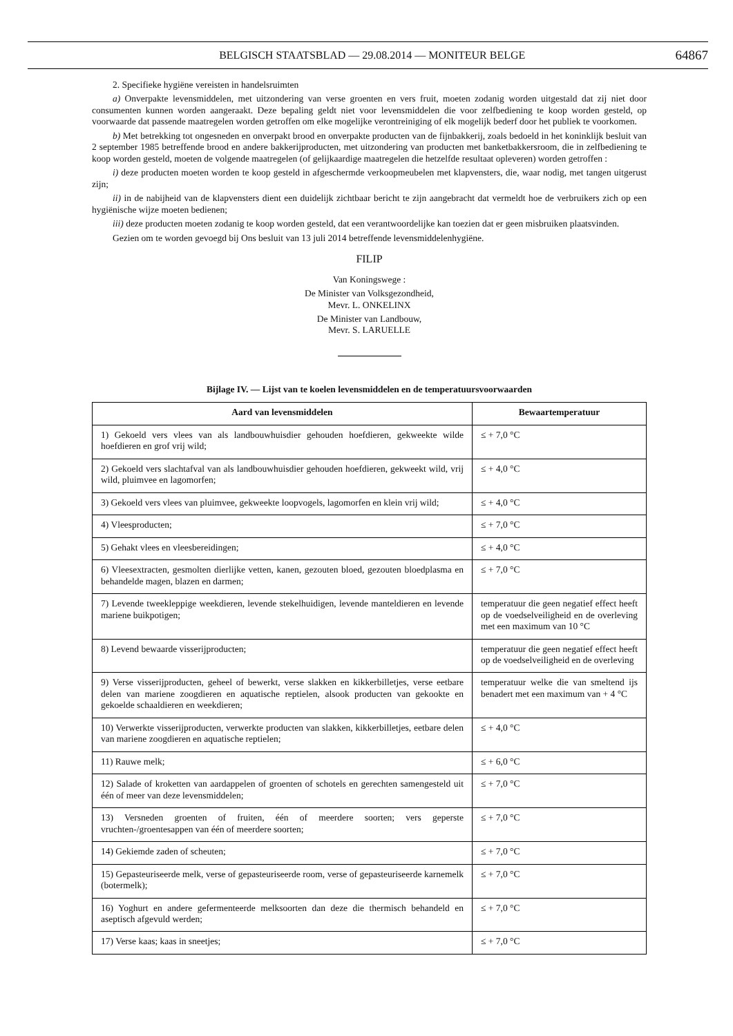BELGISCH STAATSBLAD — 29.08.2014 — MONITEUR BELGE
64867
2. Specifieke hygiëne vereisten in handelsruimten
a) Onverpakte levensmiddelen, met uitzondering van verse groenten en vers fruit, moeten zodanig worden uitgestald dat zij niet door consumenten kunnen worden aangeraakt. Deze bepaling geldt niet voor levensmiddelen die voor zelfbediening te koop worden gesteld, op voorwaarde dat passende maatregelen worden getroffen om elke mogelijke verontreiniging of elk mogelijk bederf door het publiek te voorkomen.
b) Met betrekking tot ongesneden en onverpakt brood en onverpakte producten van de fijnbakkerij, zoals bedoeld in het koninklijk besluit van 2 september 1985 betreffende brood en andere bakkerijproducten, met uitzondering van producten met banketbakkersroom, die in zelfbediening te koop worden gesteld, moeten de volgende maatregelen (of gelijkaardige maatregelen die hetzelfde resultaat opleveren) worden getroffen :
i) deze producten moeten worden te koop gesteld in afgeschermde verkoopmeubelen met klapvensters, die, waar nodig, met tangen uitgerust zijn;
ii) in de nabijheid van de klapvensters dient een duidelijk zichtbaar bericht te zijn aangebracht dat vermeldt hoe de verbruikers zich op een hygiënische wijze moeten bedienen;
iii) deze producten moeten zodanig te koop worden gesteld, dat een verantwoordelijke kan toezien dat er geen misbruiken plaatsvinden.
Gezien om te worden gevoegd bij Ons besluit van 13 juli 2014 betreffende levensmiddelenhygiëne.
FILIP
Van Koningswege :
De Minister van Volksgezondheid,
Mevr. L. ONKELINX
De Minister van Landbouw,
Mevr. S. LARUELLE
Bijlage IV. — Lijst van te koelen levensmiddelen en de temperatuursvoorwaarden
| Aard van levensmiddelen | Bewaartemperatuur |
| --- | --- |
| 1) Gekoeld vers vlees van als landbouwhuisdier gehouden hoefdieren, gekweekte wilde hoefdieren en grof vrij wild; | ≤ + 7,0 °C |
| 2) Gekoeld vers slachtafval van als landbouwhuisdier gehouden hoefdieren, gekweekt wild, vrij wild, pluimvee en lagomorfen; | ≤ + 4,0 °C |
| 3) Gekoeld vers vlees van pluimvee, gekweekte loopvogels, lagomorfen en klein vrij wild; | ≤ + 4,0 °C |
| 4) Vleesproducten; | ≤ + 7,0 °C |
| 5) Gehakt vlees en vleesbereidingen; | ≤ + 4,0 °C |
| 6) Vleesextracten, gesmolten dierlijke vetten, kanen, gezouten bloed, gezouten bloedplasma en behandelde magen, blazen en darmen; | ≤ + 7,0 °C |
| 7) Levende tweekleppige weekdieren, levende stekelhuidigen, levende manteldieren en levende mariene buikpotigen; | temperatuur die geen negatief effect heeft op de voedselveiligheid en de overleving met een maximum van 10 °C |
| 8) Levend bewaarde visserijproducten; | temperatuur die geen negatief effect heeft op de voedselveiligheid en de overleving |
| 9) Verse visserijproducten, geheel of bewerkt, verse slakken en kikkerbilletjes, verse eetbare delen van mariene zoogdieren en aquatische reptielen, alsook producten van gekookte en gekoelde schaaldieren en weekdieren; | temperatuur welke die van smeltend ijs benadert met een maximum van + 4 °C |
| 10) Verwerkte visserijproducten, verwerkte producten van slakken, kikkerbilletjes, eetbare delen van mariene zoogdieren en aquatische reptielen; | ≤ + 4,0 °C |
| 11) Rauwe melk; | ≤ + 6,0 °C |
| 12) Salade of kroketten van aardappelen of groenten of schotels en gerechten samengesteld uit één of meer van deze levensmiddelen; | ≤ + 7,0 °C |
| 13) Versneden groenten of fruiten, één of meerdere soorten; vers geperste vruchten-/groentesappen van één of meerdere soorten; | ≤ + 7,0 °C |
| 14) Gekiemde zaden of scheuten; | ≤ + 7,0 °C |
| 15) Gepasteuriseerde melk, verse of gepasteuriseerde room, verse of gepasteuriseerde karnemelk (botermelk); | ≤ + 7,0 °C |
| 16) Yoghurt en andere gefermenteerde melksoorten dan deze die thermisch behandeld en aseptisch afgevuld werden; | ≤ + 7,0 °C |
| 17) Verse kaas; kaas in sneetjes; | ≤ + 7,0 °C |